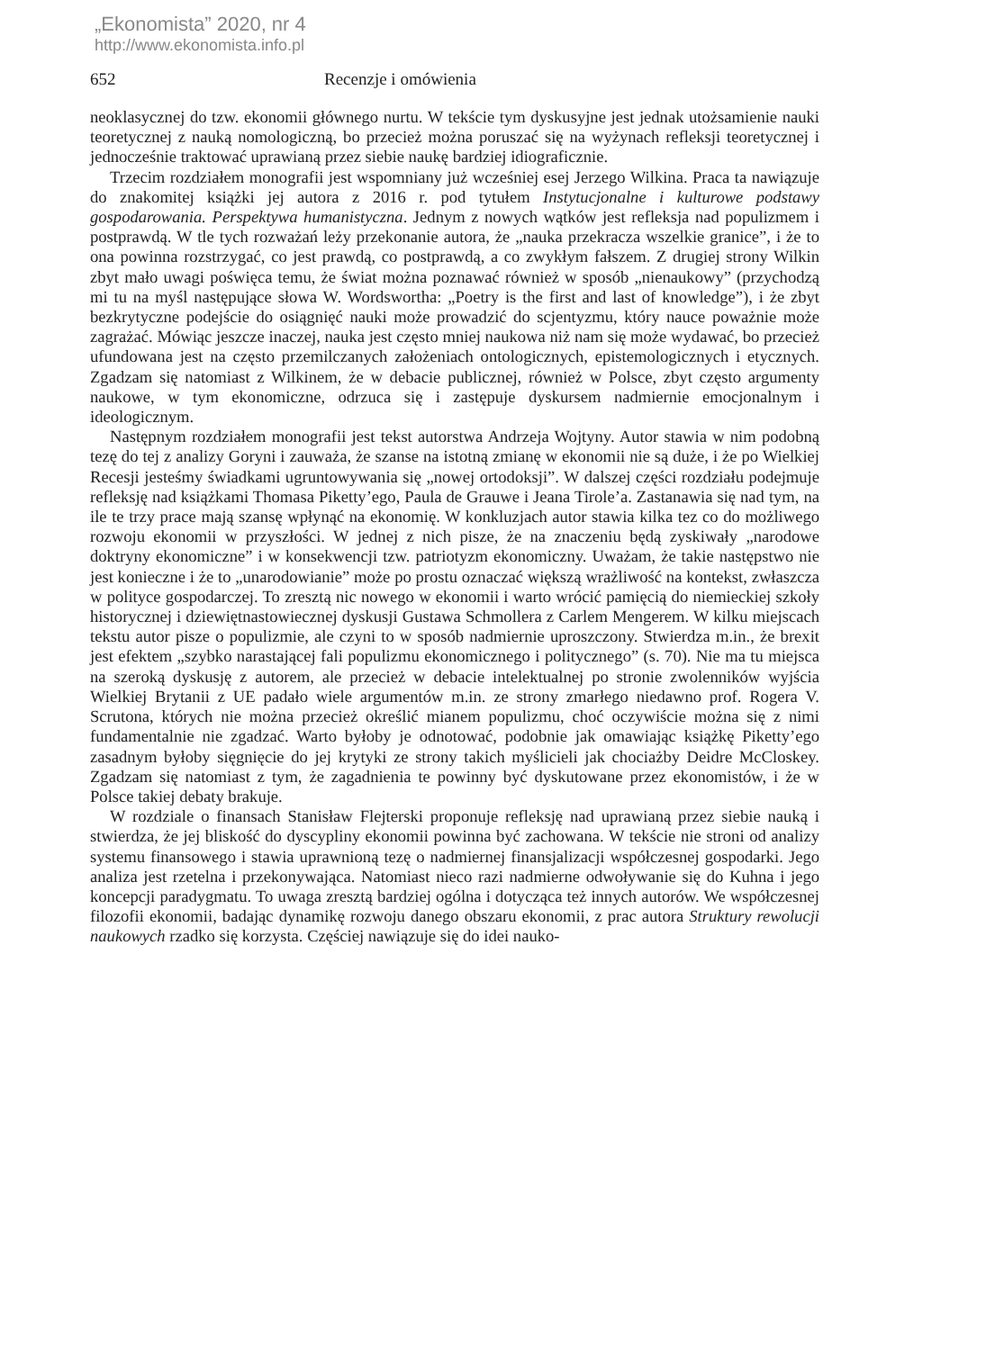„Ekonomista” 2020, nr 4
http://www.ekonomista.info.pl
652 Recenzje i omówienia
neoklasycznej do tzw. ekonomii głównego nurtu. W tekście tym dyskusyjne jest jednak utożsamienie nauki teoretycznej z nauką nomologiczną, bo przecież można poruszać się na wyżynach refleksji teoretycznej i jednocześnie traktować uprawianą przez siebie naukę bardziej idiograficznie.
Trzecim rozdziałem monografii jest wspomniany już wcześniej esej Jerzego Wilkina. Praca ta nawiązuje do znakomitej książki jej autora z 2016 r. pod tytułem Instytucjonalne i kulturowe podstawy gospodarowania. Perspektywa humanistyczna. Jednym z nowych wątków jest refleksja nad populizmem i postprawdą. W tle tych rozważań leży przekonanie autora, że „nauka przekracza wszelkie granice”, i że to ona powinna rozstrzygać, co jest prawdą, co postprawdą, a co zwykłym fałszem. Z drugiej strony Wilkin zbyt mało uwagi poświęca temu, że świat można poznawać również w sposób „nienaukowy” (przychodzą mi tu na myśl następujące słowa W. Wordswortha: „Poetry is the first and last of knowledge”), i że zbyt bezkrytyczne podejście do osiągnięć nauki może prowadzić do scjentyzmu, który nauce poważnie może zagrażać. Mówiąc jeszcze inaczej, nauka jest często mniej naukowa niż nam się może wydawać, bo przecież ufundowana jest na często przemilczanych założeniach ontologicznych, epistemologicznych i etycznych. Zgadzam się natomiast z Wilkinem, że w debacie publicznej, również w Polsce, zbyt często argumenty naukowe, w tym ekonomiczne, odrzuca się i zastępuje dyskursem nadmiernie emocjonalnym i ideologicznym.
Następnym rozdziałem monografii jest tekst autorstwa Andrzeja Wojtyny. Autor stawia w nim podobną tezę do tej z analizy Goryni i zauważa, że szanse na istotną zmianę w ekonomii nie są duże, i że po Wielkiej Recesji jesteśmy świadkami ugruntowywania się „nowej ortodoksji”. W dalszej części rozdziału podejmuje refleksję nad książkami Thomasa Piketty’ego, Paula de Grauwe i Jeana Tirole’a. Zastanawia się nad tym, na ile te trzy prace mają szansę wpłynąć na ekonomię. W konkluzjach autor stawia kilka tez co do możliwego rozwoju ekonomii w przyszłości. W jednej z nich pisze, że na znaczeniu będą zyskiwały „narodowe doktryny ekonomiczne” i w konsekwencji tzw. patriotyzm ekonomiczny. Uważam, że takie następstwo nie jest konieczne i że to „unarodowianie” może po prostu oznaczać większą wrażliwość na kontekst, zwłaszcza w polityce gospodarczej. To zresztą nic nowego w ekonomii i warto wrócić pamięcią do niemieckiej szkoły historycznej i dziewiętnastowiecznej dyskusji Gustawa Schmollera z Carlem Mengerem. W kilku miejscach tekstu autor pisze o populizmie, ale czyni to w sposób nadmiernie uproszczony. Stwierdza m.in., że brexit jest efektem „szybko narastającej fali populizmu ekonomicznego i politycznego” (s. 70). Nie ma tu miejsca na szeroką dyskusję z autorem, ale przecież w debacie intelektualnej po stronie zwolenników wyjścia Wielkiej Brytanii z UE padało wiele argumentów m.in. ze strony zmarłego niedawno prof. Rogera V. Scrutona, których nie można przecież określić mianem populizmu, choć oczywiście można się z nimi fundamentalnie nie zgadzać. Warto byłoby je odnotować, podobnie jak omawiając książkę Piketty’ego zasadnym byłoby sięgnięcie do jej krytyki ze strony takich myślicieli jak chociażby Deidre McCloskey. Zgadzam się natomiast z tym, że zagadnienia te powinny być dyskutowane przez ekonomistów, i że w Polsce takiej debaty brakuje.
W rozdziale o finansach Stanisław Flejterski proponuje refleksję nad uprawianą przez siebie nauką i stwierdza, że jej bliskość do dyscypliny ekonomii powinna być zachowana. W tekście nie stroni od analizy systemu finansowego i stawia uprawnioną tezę o nadmiernej finansjalizacji współczesnej gospodarki. Jego analiza jest rzetelna i przekonywająca. Natomiast nieco razi nadmierne odwoływanie się do Kuhna i jego koncepcji paradygmatu. To uwaga zresztą bardziej ogólna i dotycząca też innych autorów. We współczesnej filozofii ekonomii, badając dynamikę rozwoju danego obszaru ekonomii, z prac autora Struktury rewolucji naukowych rzadko się korzysta. Częściej nawiązuje się do idei nauko-